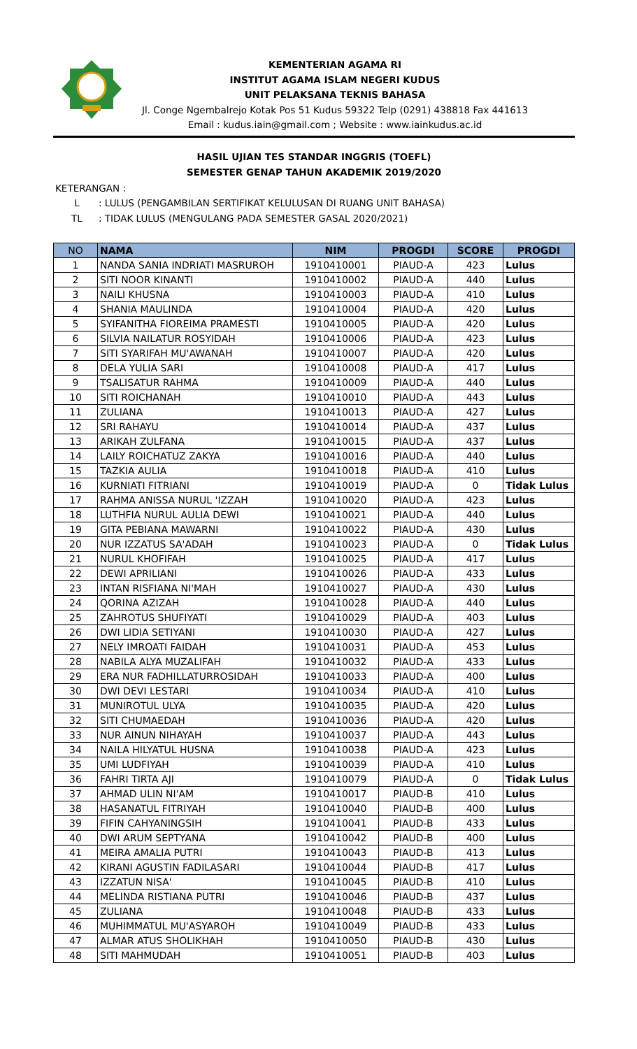KEMENTERIAN AGAMA RI
INSTITUT AGAMA ISLAM NEGERI KUDUS
UNIT PELAKSANA TEKNIS BAHASA
Jl. Conge Ngembalrejo Kotak Pos 51 Kudus 59322 Telp (0291) 438818 Fax 441613
Email : kudus.iain@gmail.com ; Website : www.iainkudus.ac.id
HASIL UJIAN TES STANDAR INGGRIS (TOEFL)
SEMESTER GENAP TAHUN AKADEMIK 2019/2020
KETERANGAN :
L: LULUS (PENGAMBILAN SERTIFIKAT KELULUSAN DI RUANG UNIT BAHASA)
TL: TIDAK LULUS (MENGULANG PADA SEMESTER GASAL 2020/2021)
| NO | NAMA | NIM | PROGDI | SCORE | PROGDI |
| --- | --- | --- | --- | --- | --- |
| 1 | NANDA SANIA INDRIATI MASRUROH | 1910410001 | PIAUD-A | 423 | Lulus |
| 2 | SITI NOOR KINANTI | 1910410002 | PIAUD-A | 440 | Lulus |
| 3 | NAILI KHUSNA | 1910410003 | PIAUD-A | 410 | Lulus |
| 4 | SHANIA MAULINDA | 1910410004 | PIAUD-A | 420 | Lulus |
| 5 | SYIFANITHA FIOREIMA PRAMESTI | 1910410005 | PIAUD-A | 420 | Lulus |
| 6 | SILVIA NAILATUR ROSYIDAH | 1910410006 | PIAUD-A | 423 | Lulus |
| 7 | SITI SYARIFAH MU'AWANAH | 1910410007 | PIAUD-A | 420 | Lulus |
| 8 | DELA YULIA SARI | 1910410008 | PIAUD-A | 417 | Lulus |
| 9 | TSALISATUR RAHMA | 1910410009 | PIAUD-A | 440 | Lulus |
| 10 | SITI ROICHANAH | 1910410010 | PIAUD-A | 443 | Lulus |
| 11 | ZULIANA | 1910410013 | PIAUD-A | 427 | Lulus |
| 12 | SRI RAHAYU | 1910410014 | PIAUD-A | 437 | Lulus |
| 13 | ARIKAH ZULFANA | 1910410015 | PIAUD-A | 437 | Lulus |
| 14 | LAILY ROICHATUZ ZAKYA | 1910410016 | PIAUD-A | 440 | Lulus |
| 15 | TAZKIA AULIA | 1910410018 | PIAUD-A | 410 | Lulus |
| 16 | KURNIATI FITRIANI | 1910410019 | PIAUD-A | 0 | Tidak Lulus |
| 17 | RAHMA ANISSA NURUL 'IZZAH | 1910410020 | PIAUD-A | 423 | Lulus |
| 18 | LUTHFIA NURUL AULIA DEWI | 1910410021 | PIAUD-A | 440 | Lulus |
| 19 | GITA PEBIANA MAWARNI | 1910410022 | PIAUD-A | 430 | Lulus |
| 20 | NUR IZZATUS SA'ADAH | 1910410023 | PIAUD-A | 0 | Tidak Lulus |
| 21 | NURUL KHOFIFAH | 1910410025 | PIAUD-A | 417 | Lulus |
| 22 | DEWI APRILIANI | 1910410026 | PIAUD-A | 433 | Lulus |
| 23 | INTAN RISFIANA NI'MAH | 1910410027 | PIAUD-A | 430 | Lulus |
| 24 | QORINA AZIZAH | 1910410028 | PIAUD-A | 440 | Lulus |
| 25 | ZAHROTUS SHUFIYATI | 1910410029 | PIAUD-A | 403 | Lulus |
| 26 | DWI LIDIA SETIYANI | 1910410030 | PIAUD-A | 427 | Lulus |
| 27 | NELY IMROATI FAIDAH | 1910410031 | PIAUD-A | 453 | Lulus |
| 28 | NABILA ALYA MUZALIFAH | 1910410032 | PIAUD-A | 433 | Lulus |
| 29 | ERA NUR FADHILLATURROSIDAH | 1910410033 | PIAUD-A | 400 | Lulus |
| 30 | DWI DEVI LESTARI | 1910410034 | PIAUD-A | 410 | Lulus |
| 31 | MUNIROTUL ULYA | 1910410035 | PIAUD-A | 420 | Lulus |
| 32 | SITI CHUMAEDAH | 1910410036 | PIAUD-A | 420 | Lulus |
| 33 | NUR AINUN NIHAYAH | 1910410037 | PIAUD-A | 443 | Lulus |
| 34 | NAILA HILYATUL HUSNA | 1910410038 | PIAUD-A | 423 | Lulus |
| 35 | UMI LUDFIYAH | 1910410039 | PIAUD-A | 410 | Lulus |
| 36 | FAHRI TIRTA AJI | 1910410079 | PIAUD-A | 0 | Tidak Lulus |
| 37 | AHMAD ULIN NI'AM | 1910410017 | PIAUD-B | 410 | Lulus |
| 38 | HASANATUL FITRIYAH | 1910410040 | PIAUD-B | 400 | Lulus |
| 39 | FIFIN CAHYANINGSIH | 1910410041 | PIAUD-B | 433 | Lulus |
| 40 | DWI ARUM SEPTYANA | 1910410042 | PIAUD-B | 400 | Lulus |
| 41 | MEIRA AMALIA PUTRI | 1910410043 | PIAUD-B | 413 | Lulus |
| 42 | KIRANI AGUSTIN FADILASARI | 1910410044 | PIAUD-B | 417 | Lulus |
| 43 | IZZATUN NISA' | 1910410045 | PIAUD-B | 410 | Lulus |
| 44 | MELINDA RISTIANA PUTRI | 1910410046 | PIAUD-B | 437 | Lulus |
| 45 | ZULIANA | 1910410048 | PIAUD-B | 433 | Lulus |
| 46 | MUHIMMATUL MU'ASYAROH | 1910410049 | PIAUD-B | 433 | Lulus |
| 47 | ALMAR ATUS SHOLIKHAH | 1910410050 | PIAUD-B | 430 | Lulus |
| 48 | SITI MAHMUDAH | 1910410051 | PIAUD-B | 403 | Lulus |